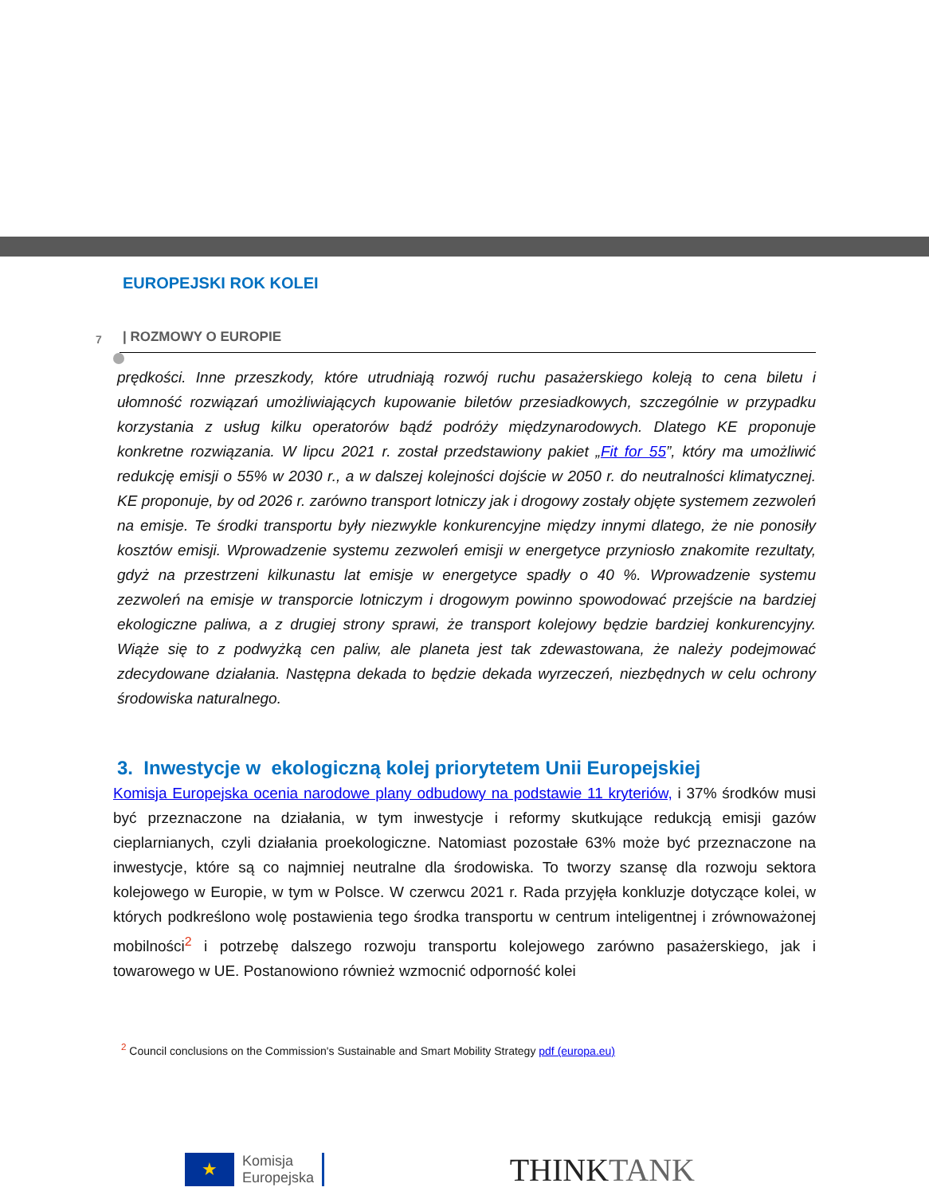EUROPEJSKI ROK KOLEI
| ROZMOWY O EUROPIE
7
prędkości. Inne przeszkody, które utrudniają rozwój ruchu pasażerskiego koleją to cena biletu i ułomność rozwiązań umożliwiających kupowanie biletów przesiadkowych, szczególnie w przypadku korzystania z usług kilku operatorów bądź podróży międzynarodowych. Dlatego KE proponuje konkretne rozwiązania. W lipcu 2021 r. został przedstawiony pakiet „Fit for 55”, który ma umożliwić redukcję emisji o 55% w 2030 r., a w dalszej kolejności dojście w 2050 r. do neutralności klimatycznej. KE proponuje, by od 2026 r. zarówno transport lotniczy jak i drogowy zostały objęte systemem zezwoleń na emisje. Te środki transportu były niezwykle konkurencyjne między innymi dlatego, że nie ponosiły kosztów emisji. Wprowadzenie systemu zezwoleń emisji w energetyce przyniosło znakomite rezultaty, gdyż na przestrzeni kilkunastu lat emisje w energetyce spadły o 40 %. Wprowadzenie systemu zezwoleń na emisje w transporcie lotniczym i drogowym powinno spowodować przejście na bardziej ekologiczne paliwa, a z drugiej strony sprawi, że transport kolejowy będzie bardziej konkurencyjny. Wiąże się to z podwyżką cen paliw, ale planeta jest tak zdewastowana, że należy podejmować zdecydowane działania. Następna dekada to będzie dekada wyrzeczeń, niezbędnych w celu ochrony środowiska naturalnego.
3. Inwestycje w ekologiczną kolej priorytetem Unii Europejskiej
Komisja Europejska ocenia narodowe plany odbudowy na podstawie 11 kryteriów, i 37% środków musi być przeznaczone na działania, w tym inwestycje i reformy skutkujące redukcją emisji gazów cieplarnianych, czyli działania proekologiczne. Natomiast pozostałe 63% może być przeznaczone na inwestycje, które są co najmniej neutralne dla środowiska. To tworzy szansę dla rozwoju sektora kolejowego w Europie, w tym w Polsce. W czerwcu 2021 r. Rada przyjęła konkluzje dotyczące kolei, w których podkreślono wolę postawienia tego środka transportu w centrum inteligentnej i zrównoważonej mobilności<sup>2</sup> i potrzebę dalszego rozwoju transportu kolejowego zarówno pasażerskiego, jak i towarowego w UE. Postanowiono również wzmocnić odporność kolei
<sup>2</sup> Council conclusions on the Commission's Sustainable and Smart Mobility Strategy pdf (europa.eu)
★
Komisja
Europejska
THINKTANK